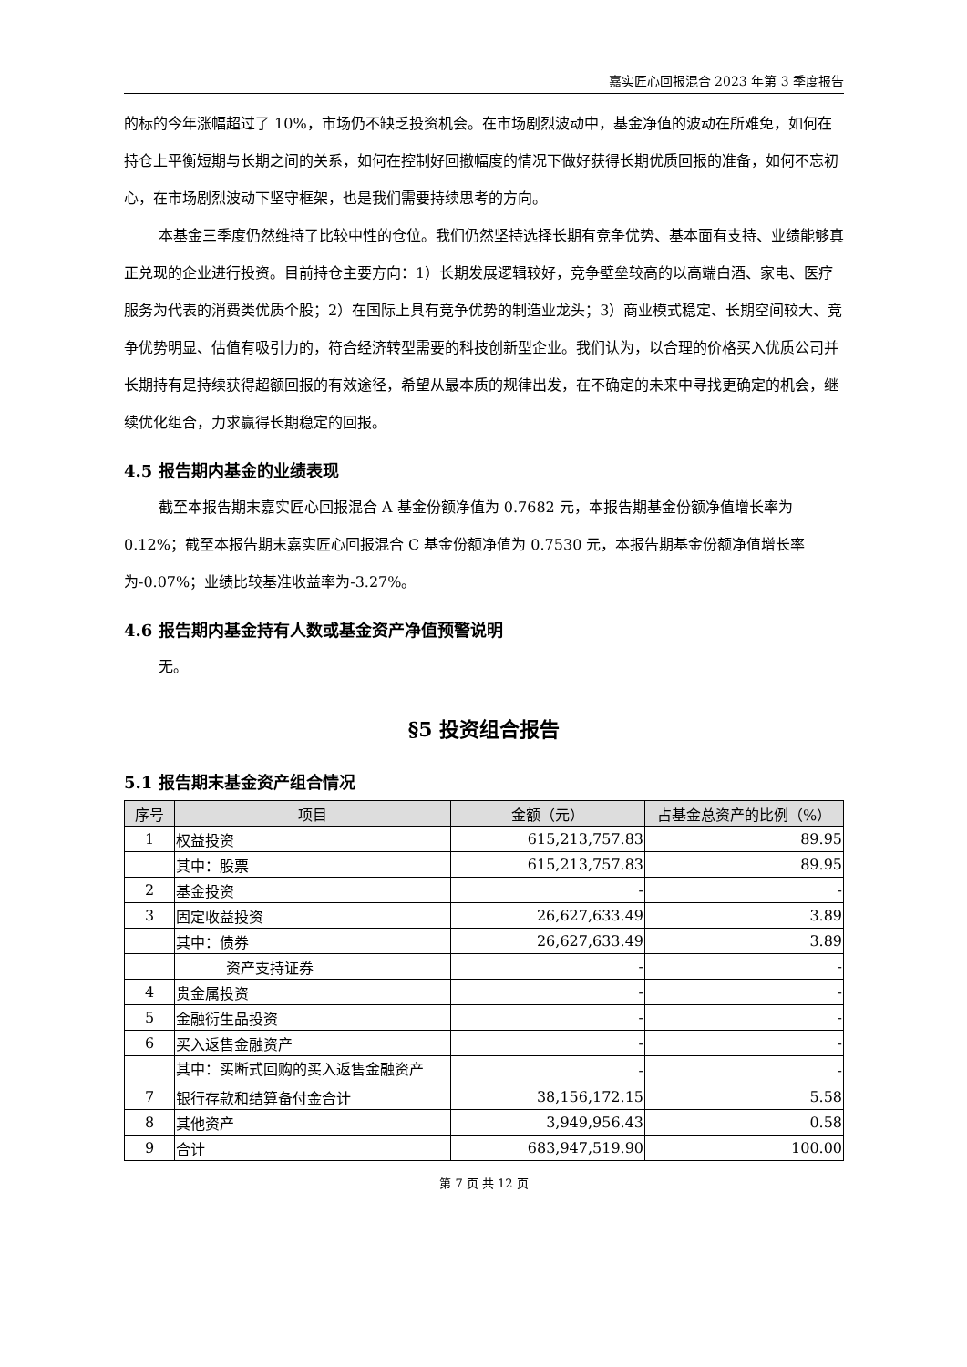嘉实匠心回报混合 2023 年第 3 季度报告
的标的今年涨幅超过了 10%，市场仍不缺乏投资机会。在市场剧烈波动中，基金净值的波动在所难免，如何在持仓上平衡短期与长期之间的关系，如何在控制好回撤幅度的情况下做好获得长期优质回报的准备，如何不忘初心，在市场剧烈波动下坚守框架，也是我们需要持续思考的方向。
本基金三季度仍然维持了比较中性的仓位。我们仍然坚持选择长期有竞争优势、基本面有支持、业绩能够真正兑现的企业进行投资。目前持仓主要方向：1）长期发展逻辑较好，竞争壁垒较高的以高端白酒、家电、医疗服务为代表的消费类优质个股；2）在国际上具有竞争优势的制造业龙头；3）商业模式稳定、长期空间较大、竞争优势明显、估值有吸引力的，符合经济转型需要的科技创新型企业。我们认为，以合理的价格买入优质公司并长期持有是持续获得超额回报的有效途径，希望从最本质的规律出发，在不确定的未来中寻找更确定的机会，继续优化组合，力求赢得长期稳定的回报。
4.5 报告期内基金的业绩表现
截至本报告期末嘉实匠心回报混合 A 基金份额净值为 0.7682 元，本报告期基金份额净值增长率为 0.12%；截至本报告期末嘉实匠心回报混合 C 基金份额净值为 0.7530 元，本报告期基金份额净值增长率为-0.07%；业绩比较基准收益率为-3.27%。
4.6 报告期内基金持有人数或基金资产净值预警说明
无。
§5 投资组合报告
5.1 报告期末基金资产组合情况
| 序号 | 项目 | 金额（元） | 占基金总资产的比例（%） |
| --- | --- | --- | --- |
| 1 | 权益投资 | 615,213,757.83 | 89.95 |
| | 其中：股票 | 615,213,757.83 | 89.95 |
| 2 | 基金投资 | - | - |
| 3 | 固定收益投资 | 26,627,633.49 | 3.89 |
| | 其中：债券 | 26,627,633.49 | 3.89 |
| | 资产支持证券 | - | - |
| 4 | 贵金属投资 | - | - |
| 5 | 金融衍生品投资 | - | - |
| 6 | 买入返售金融资产 | - | - |
| | 其中：买断式回购的买入返售金融资产 | - | - |
| 7 | 银行存款和结算备付金合计 | 38,156,172.15 | 5.58 |
| 8 | 其他资产 | 3,949,956.43 | 0.58 |
| 9 | 合计 | 683,947,519.90 | 100.00 |
第 7 页 共 12 页